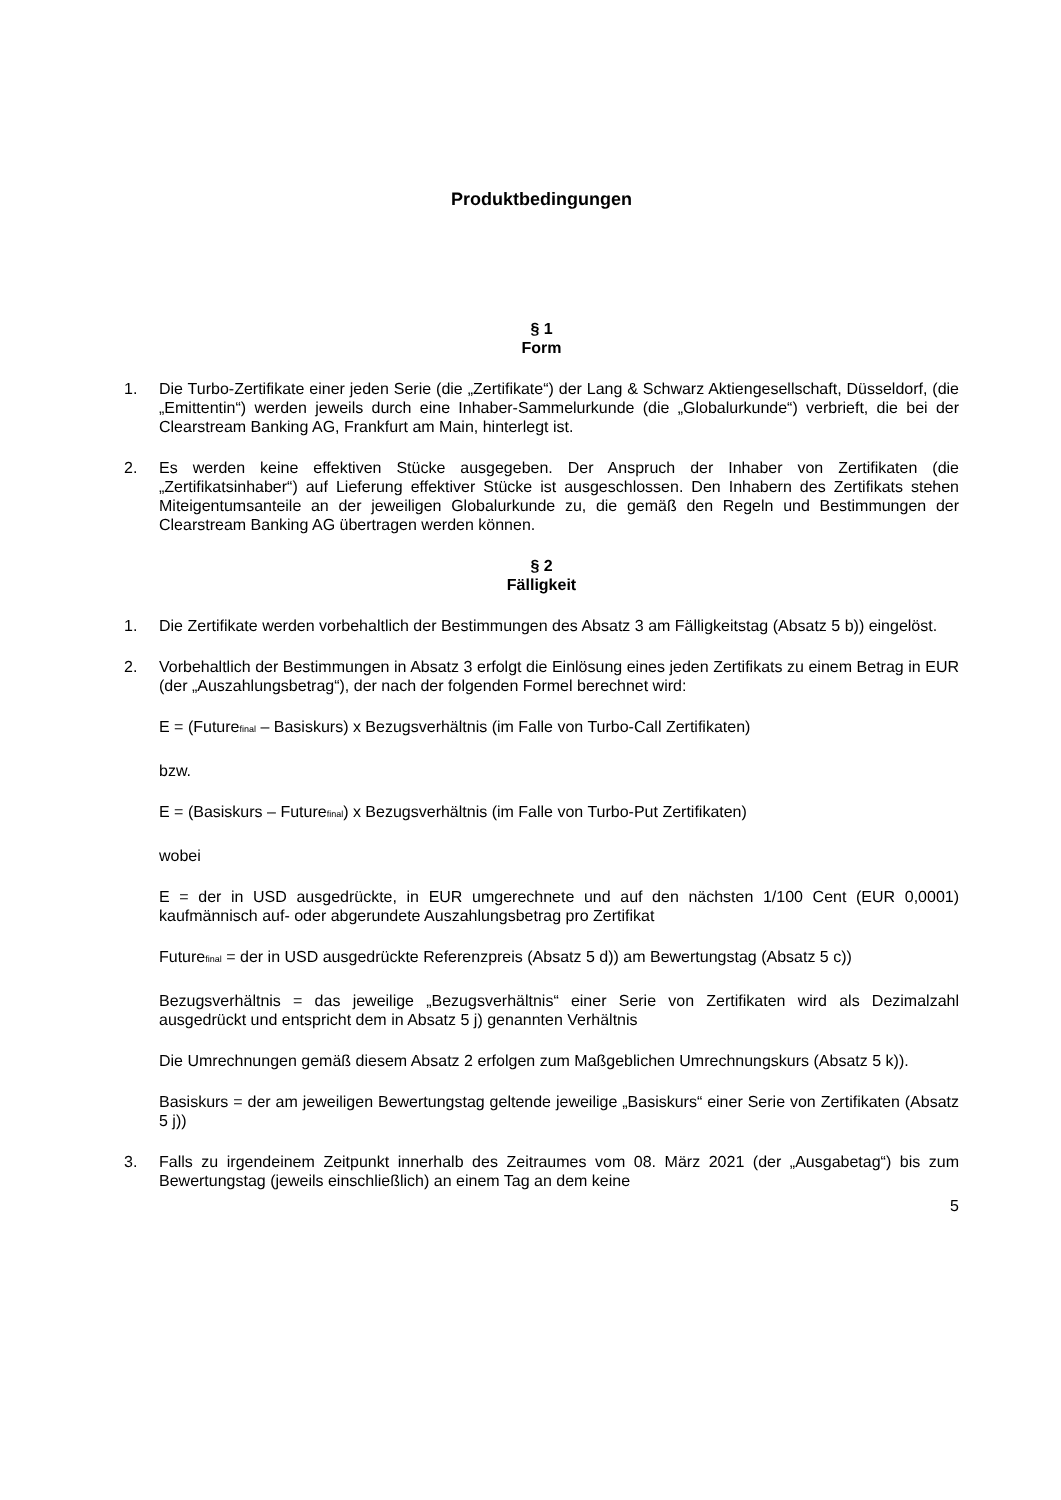Produktbedingungen
§ 1
Form
1. Die Turbo-Zertifikate einer jeden Serie (die „Zertifikate“) der Lang & Schwarz Aktiengesellschaft, Düsseldorf, (die „Emittentin“) werden jeweils durch eine Inhaber-Sammelurkunde (die „Globalurkunde“) verbrieft, die bei der Clearstream Banking AG, Frankfurt am Main, hinterlegt ist.
2. Es werden keine effektiven Stücke ausgegeben. Der Anspruch der Inhaber von Zertifikaten (die „Zertifikatsinhaber“) auf Lieferung effektiver Stücke ist ausgeschlossen. Den Inhabern des Zertifikats stehen Miteigentumsanteile an der jeweiligen Globalurkunde zu, die gemäß den Regeln und Bestimmungen der Clearstream Banking AG übertragen werden können.
§ 2
Fälligkeit
1. Die Zertifikate werden vorbehaltlich der Bestimmungen des Absatz 3 am Fälligkeitstag (Absatz 5 b)) eingelöst.
2. Vorbehaltlich der Bestimmungen in Absatz 3 erfolgt die Einlösung eines jeden Zertifikats zu einem Betrag in EUR (der „Auszahlungsbetrag“), der nach der folgenden Formel berechnet wird:
E = (Future<sub>final</sub> – Basiskurs) x Bezugsverhältnis (im Falle von Turbo-Call Zertifikaten)
bzw.
E = (Basiskurs – Future<sub>final</sub>) x Bezugsverhältnis (im Falle von Turbo-Put Zertifikaten)
wobei
E = der in USD ausgedrückte, in EUR umgerechnete und auf den nächsten 1/100 Cent (EUR 0,0001) kaufmännisch auf- oder abgerundete Auszahlungsbetrag pro Zertifikat
Future<sub>final</sub> = der in USD ausgedrückte Referenzpreis (Absatz 5 d)) am Bewertungstag (Absatz 5 c))
Bezugsverhältnis = das jeweilige „Bezugsverhältnis“ einer Serie von Zertifikaten wird als Dezimalzahl ausgedrückt und entspricht dem in Absatz 5 j) genannten Verhältnis
Die Umrechnungen gemäß diesem Absatz 2 erfolgen zum Maßgeblichen Umrechnungskurs (Absatz 5 k)).
Basiskurs = der am jeweiligen Bewertungstag geltende jeweilige „Basiskurs“ einer Serie von Zertifikaten (Absatz 5 j))
3. Falls zu irgendeinem Zeitpunkt innerhalb des Zeitraumes vom 08. März 2021 (der „Ausgabetag“) bis zum Bewertungstag (jeweils einschließlich) an einem Tag an dem keine
5